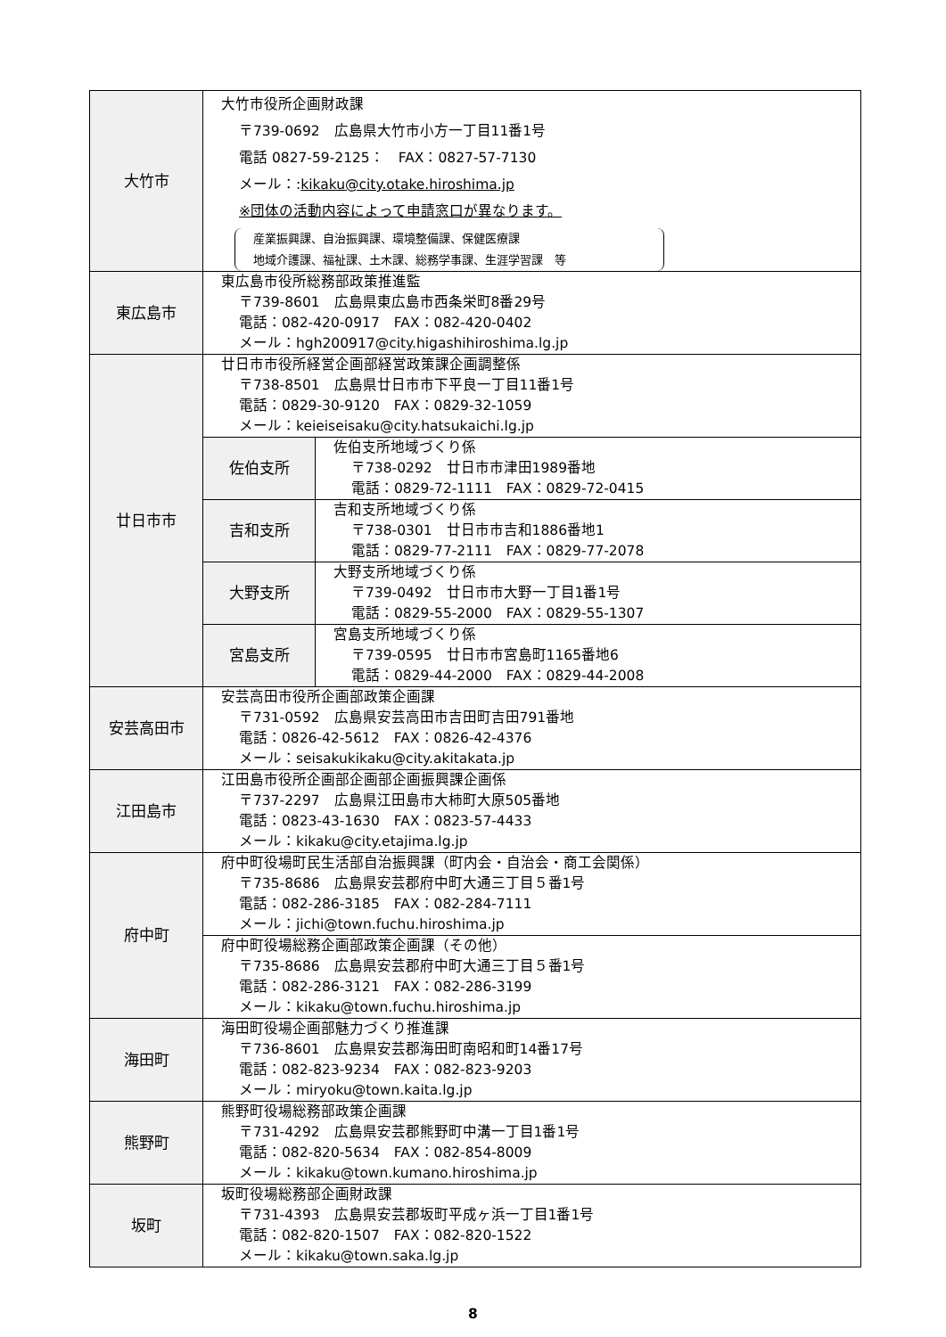| 大竹市 | 大竹市役所企画財政課 〒739-0692 広島県大竹市小方一丁目11番1号 電話 0827-59-2125： FAX：0827-57-7130 メール：: kikaku@city.otake.hiroshima.jp ※団体の活動内容によって申請窓口が異なります。 産業振興課、自治振興課、環境整備課、保健医療課 地域介護課、福祉課、土木課、総務学事課、生涯学習課 等 | |
| 東広島市 | 東広島市役所総務部政策推進監 〒739-8601 広島県東広島市西条栄町8番29号 電話：082-420-0917 FAX：082-420-0402 メール：hgh200917@city.higashihiroshima.lg.jp | |
| 廿日市市 | 廿日市市役所経営企画部経営政策課企画調整係 〒738-8501 広島県廿日市市下平良一丁目11番1号 電話：0829-30-9120 FAX：0829-32-1059 メール：keieiseisaku@city.hatsukaichi.lg.jp | |
| | 佐伯支所 | 佐伯支所地域づくり係 〒738-0292 廿日市市津田1989番地 電話：0829-72-1111 FAX：0829-72-0415 |
| | 吉和支所 | 吉和支所地域づくり係 〒738-0301 廿日市市吉和1886番地1 電話：0829-77-2111 FAX：0829-77-2078 |
| | 大野支所 | 大野支所地域づくり係 〒739-0492 廿日市市大野一丁目1番1号 電話：0829-55-2000 FAX：0829-55-1307 |
| | 宮島支所 | 宮島支所地域づくり係 〒739-0595 廿日市市宮島町1165番地6 電話：0829-44-2000 FAX：0829-44-2008 |
| 安芸高田市 | 安芸高田市役所企画部政策企画課 〒731-0592 広島県安芸高田市吉田町吉田791番地 電話：0826-42-5612 FAX：0826-42-4376 メール：seisakukikaku@city.akitakata.jp | |
| 江田島市 | 江田島市役所企画部企画部企画振興課企画係 〒737-2297 広島県江田島市大柿町大原505番地 電話：0823-43-1630 FAX：0823-57-4433 メール：kikaku@city.etajima.lg.jp | |
| 府中町 | 府中町役場町民生活部自治振興課（町内会・自治会・商工会関係） 〒735-8686 広島県安芸郡府中町大通三丁目５番1号 電話：082-286-3185 FAX：082-284-7111 メール：jichi@town.fuchu.hiroshima.jp | |
| | 府中町役場総務企画部政策企画課（その他） 〒735-8686 広島県安芸郡府中町大通三丁目５番1号 電話：082-286-3121 FAX：082-286-3199 メール：kikaku@town.fuchu.hiroshima.jp | |
| 海田町 | 海田町役場企画部魅力づくり推進課 〒736-8601 広島県安芸郡海田町南昭和町14番17号 電話：082-823-9234 FAX：082-823-9203 メール：miryoku@town.kaita.lg.jp | |
| 熊野町 | 熊野町役場総務部政策企画課 〒731-4292 広島県安芸郡熊野町中溝一丁目1番1号 電話：082-820-5634 FAX：082-854-8009 メール：kikaku@town.kumano.hiroshima.jp | |
| 坂町 | 坂町役場総務部企画財政課 〒731-4393 広島県安芸郡坂町平成ヶ浜一丁目1番1号 電話：082-820-1507 FAX：082-820-1522 メール：kikaku@town.saka.lg.jp | |
8